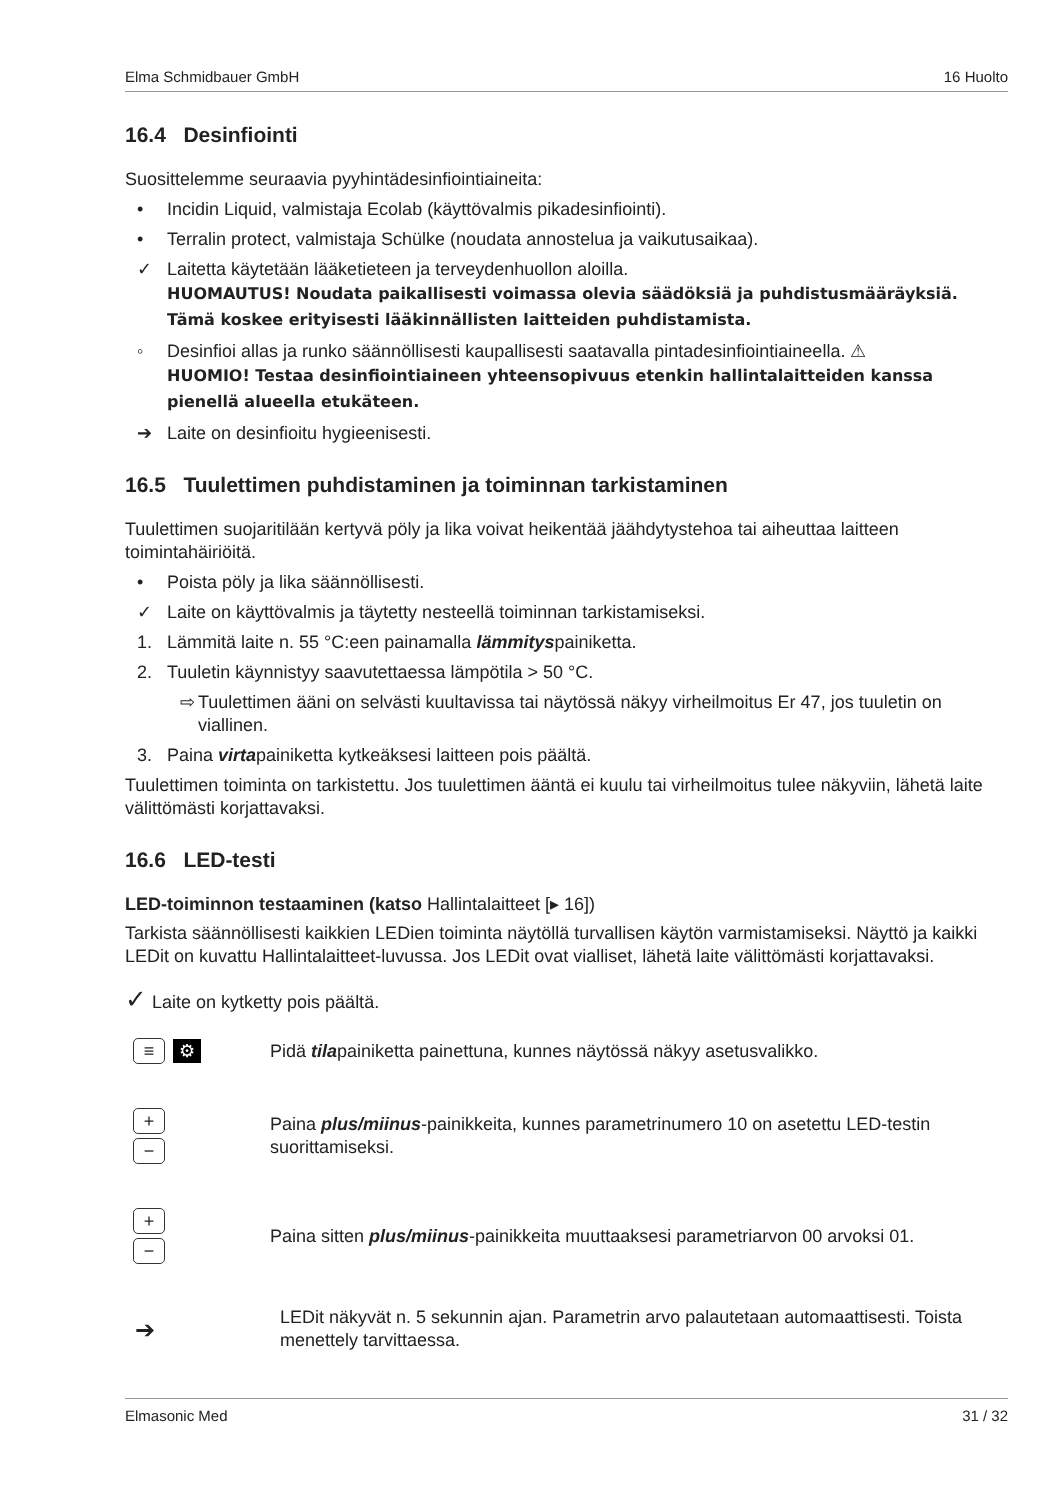Elma Schmidbauer GmbH 16 Huolto
16.4 Desinfiointi
Suosittelemme seuraavia pyyhintädesinfiointiaineita:
• Incidin Liquid, valmistaja Ecolab (käyttövalmis pikadesinfiointi).
• Terralin protect, valmistaja Schülke (noudata annostelua ja vaikutusaikaa).
✓ Laitetta käytetään lääketieteen ja terveydenhuollon aloilla.
HUOMAUTUS! Noudata paikallisesti voimassa olevia säädöksiä ja puhdistusmääräyksiä. Tämä koskee erityisesti lääkinnällisten laitteiden puhdistamista.
◦ Desinfioi allas ja runko säännöllisesti kaupallisesti saatavalla pintadesinfiointiaineella. ⚠
HUOMIO! Testaa desinfiointiaineen yhteensopivuus etenkin hallintalaitteiden kanssa pienellä alueella etukäteen.
➔ Laite on desinfioitu hygieenisesti.
16.5 Tuulettimen puhdistaminen ja toiminnan tarkistaminen
Tuulettimen suojaritilään kertyvä pöly ja lika voivat heikentää jäähdytystehoa tai aiheuttaa laitteen toimintahäiriöitä.
• Poista pöly ja lika säännöllisesti.
✓ Laite on käyttövalmis ja täytetty nesteellä toiminnan tarkistamiseksi.
1. Lämmitä laite n. 55 °C:een painamalla lämmityspainiketta.
2. Tuuletin käynnistyy saavutettaessa lämpötila > 50 °C.
⇨ Tuulettimen ääni on selvästi kuultavissa tai näytössä näkyy virheilmoitus Er 47, jos tuuletin on viallinen.
3. Paina virtapainiketta kytkeäksesi laitteen pois päältä.
Tuulettimen toiminta on tarkistettu. Jos tuulettimen ääntä ei kuulu tai virheilmoitus tulee näkyviin, lähetä laite välittömästi korjattavaksi.
16.6 LED-testi
LED-toiminnon testaaminen (katso Hallintalaitteet [▸ 16])
Tarkista säännöllisesti kaikkien LEDien toiminta näytöllä turvallisen käytön varmistamiseksi. Näyttö ja kaikki LEDit on kuvattu Hallintalaitteet-luvussa. Jos LEDit ovat vialliset, lähetä laite välittömästi korjattavaksi.
✓ Laite on kytketty pois päältä.
≡ ⚙
Pidä tilapainiketta painettuna, kunnes näytössä näkyy asetusvalikko.
+
−
Paina plus/miinus-painikkeita, kunnes parametrinumero 10 on asetettu LED-testin suorittamiseksi.
+
−
Paina sitten plus/miinus-painikkeita muuttaaksesi parametriarvon 00 arvoksi 01.
➔
LEDit näkyvät n. 5 sekunnin ajan. Parametrin arvo palautetaan automaattisesti. Toista menettely tarvittaessa.
Elmasonic Med 31 / 32